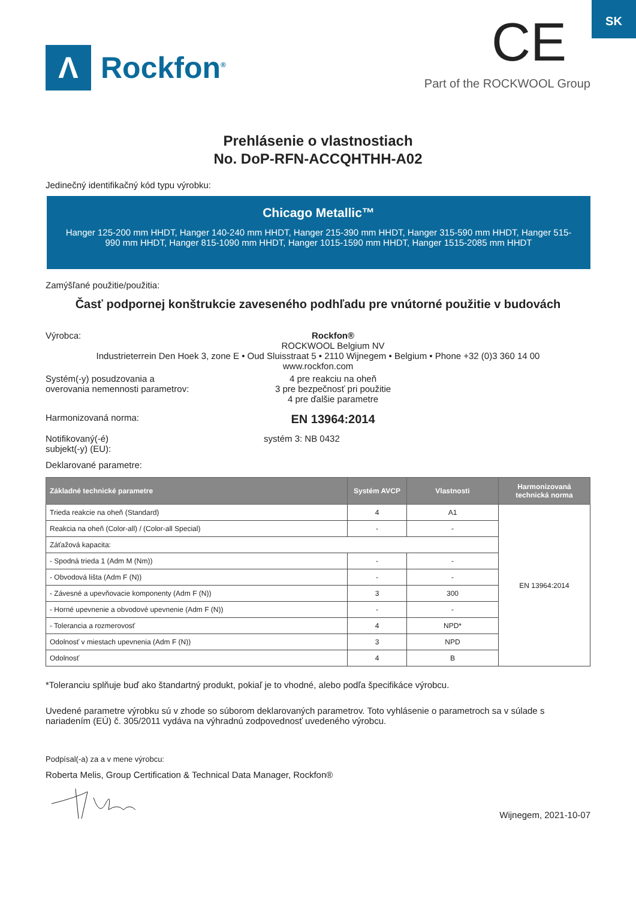SK
Λ
Rockfon<sup>®</sup>
CE
Part of the ROCKWOOL Group
Prehlásenie o vlastnostiach
No. DoP-RFN-ACCQHTHH-A02
Jedinečný identifikačný kód typu výrobku:
Chicago Metallic™
Hanger 125-200 mm HHDT, Hanger 140-240 mm HHDT, Hanger 215-390 mm HHDT, Hanger 315-590 mm HHDT, Hanger 515-990 mm HHDT, Hanger 815-1090 mm HHDT, Hanger 1015-1590 mm HHDT, Hanger 1515-2085 mm HHDT
Zamýšľané použitie/použitia:
Časť podpornej konštrukcie zaveseného podhľadu pre vnútorné použitie v budovách
Výrobca: Rockfon®
ROCKWOOL Belgium NV
Industrieterrein Den Hoek 3, zone E • Oud Sluisstraat 5 • 2110 Wijnegem • Belgium • Phone +32 (0)3 360 14 00
www.rockfon.com
Systém(-y) posudzovania a
overovania nemennosti parametrov:
4 pre reakciu na oheň
3 pre bezpečnosť pri použitie
4 pre ďalšie parametre
Harmonizovaná norma:
EN 13964:2014
Notifikovaný(-é)
subjekt(-y) (EU):
systém 3: NB 0432
Deklarované parametre:
| Základné technické parametre | Systém AVCP | Vlastnosti | Harmonizovaná technická norma |
| --- | --- | --- | --- |
| Trieda reakcie na oheň (Standard) | 4 | A1 | EN 13964:2014 |
| Reakcia na oheň (Color-all) / (Color-all Special) | - | - | |
| Záťažová kapacita: | | | |
| - Spodná trieda 1 (Adm M (Nm)) | - | - | |
| - Obvodová lišta (Adm F (N)) | - | - | |
| - Závesné a upevňovacie komponenty (Adm F (N)) | 3 | 300 | |
| - Horné upevnenie a obvodové upevnenie (Adm F (N)) | - | - | |
| - Tolerancia a rozmerovosť | 4 | NPD* | |
| Odolnosť v miestach upevnenia (Adm F (N)) | 3 | NPD | |
| Odolnosť | 4 | B | |
*Toleranciu splňuje buď ako štandartný produkt, pokiaľ je to vhodné, alebo podľa špecifikáce výrobcu.
Uvedené parametre výrobku sú v zhode so súborom deklarovaných parametrov. Toto vyhlásenie o parametroch sa v súlade s nariadením (EÚ) č. 305/2011 vydáva na výhradnú zodpovednosť uvedeného výrobcu.
Podpísal(-a) za a v mene výrobcu:
Roberta Melis, Group Certification & Technical Data Manager, Rockfon®
Wijnegem, 2021-10-07